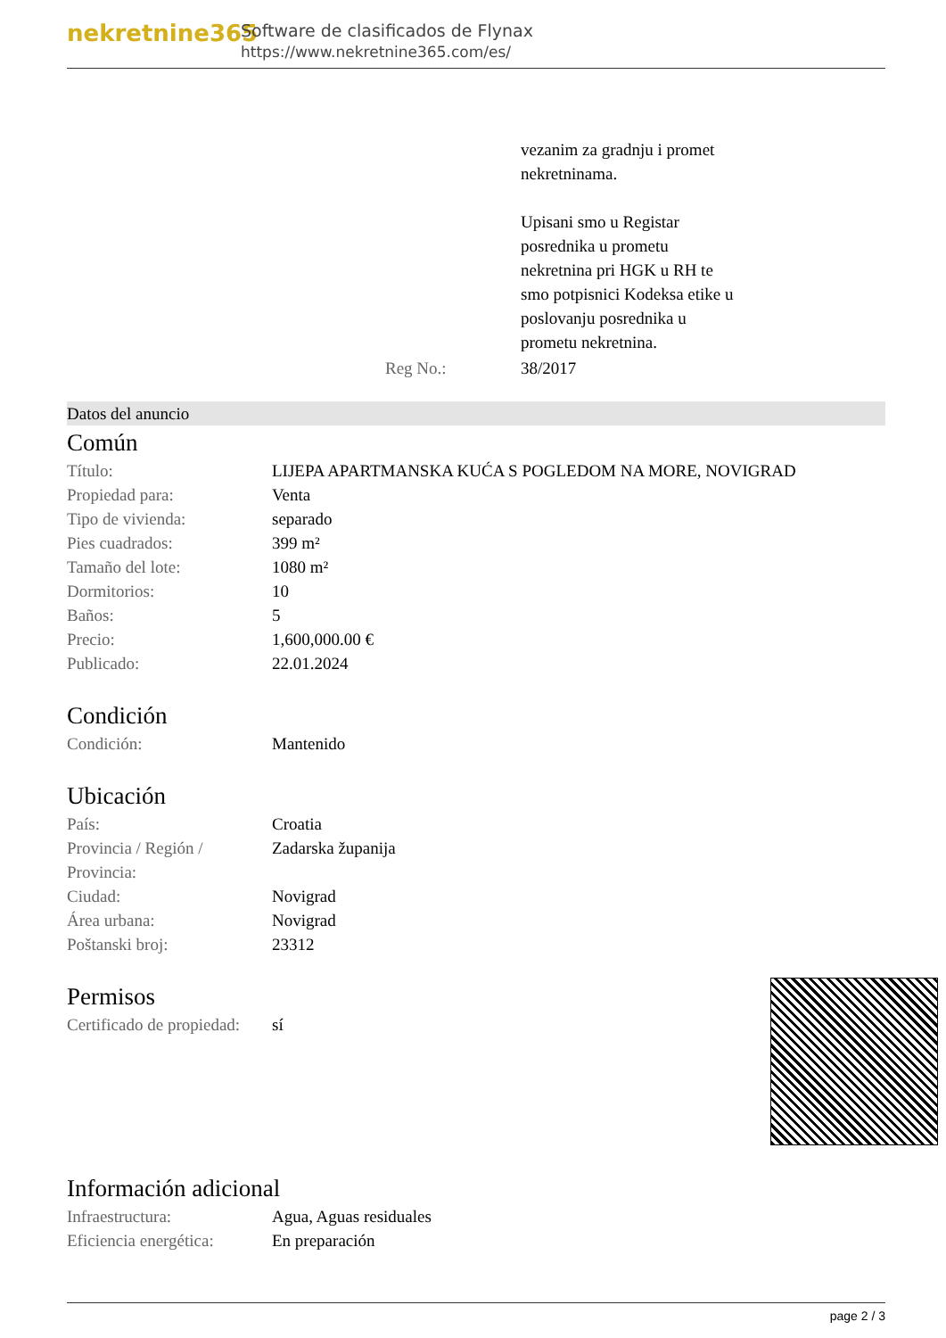nekretnine365
Software de clasificados de Flynax
https://www.nekretnine365.com/es/
| | vezanim za gradnju i promet nekretninama. Upisani smo u Registar posrednika u prometu nekretnina pri HGK u RH te smo potpisnici Kodeksa etike u poslovanju posrednika u prometu nekretnina. |
| Reg No.: | 38/2017 |
Datos del anuncio
Común
| Título: | LIJEPA APARTMANSKA KUĆA S POGLEDOM NA MORE, NOVIGRAD |
| Propiedad para: | Venta |
| Tipo de vivienda: | separado |
| Pies cuadrados: | 399 m² |
| Tamaño del lote: | 1080 m² |
| Dormitorios: | 10 |
| Baños: | 5 |
| Precio: | 1,600,000.00 € |
| Publicado: | 22.01.2024 |
Condición
| Condición: | Mantenido |
Ubicación
| País: | Croatia |
| Provincia / Región / Provincia: | Zadarska županija |
| Ciudad: | Novigrad |
| Área urbana: | Novigrad |
| Poštanski broj: | 23312 |
Permisos
| Certificado de propiedad: | sí |
Información adicional
| Infraestructura: | Agua, Aguas residuales |
| Eficiencia energética: | En preparación |
page 2 / 3